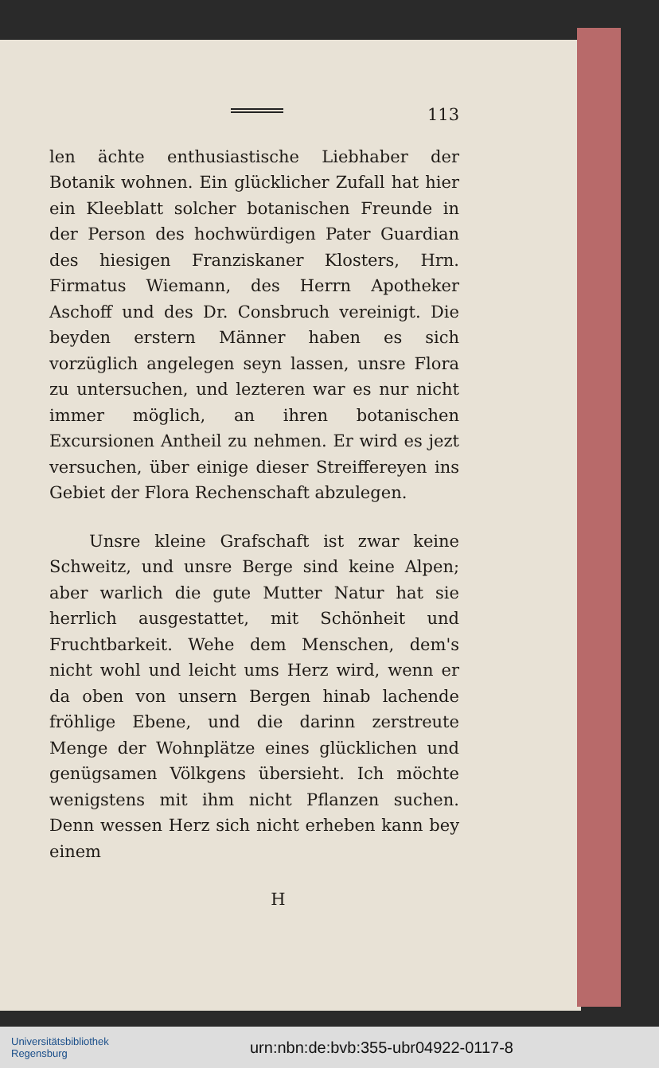113
len ächte enthusiastische Liebhaber der Botanik wohnen. Ein glücklicher Zufall hat hier ein Kleeblatt solcher botanischen Freunde in der Person des hochwürdigen Pater Guardian des hiesigen Franziskaner Klosters, Hrn. Firmatus Wiemann, des Herrn Apotheker Aschoff und des Dr. Consbruch vereinigt. Die beyden erstern Männer haben es sich vorzüglich angelegen seyn lassen, unsre Flora zu untersuchen, und lezteren war es nur nicht immer möglich, an ihren botanischen Excursionen Antheil zu nehmen. Er wird es jezt versuchen, über einige dieser Streiffereyen ins Gebiet der Flora Rechenschaft abzulegen.
Unsre kleine Grafschaft ist zwar keine Schweitz, und unsre Berge sind keine Alpen; aber warlich die gute Mutter Natur hat sie herrlich ausgestattet, mit Schönheit und Fruchtbarkeit. Wehe dem Menschen, dem's nicht wohl und leicht ums Herz wird, wenn er da oben von unsern Bergen hinab lachende fröhlige Ebene, und die darinn zerstreute Menge der Wohnplätze eines glücklichen und genügsamen Völkgens übersieht. Ich möchte wenigstens mit ihm nicht Pflanzen suchen. Denn wessen Herz sich nicht erheben kann bey einem
H
Universitätsbibliothek
Regensburg
urn:nbn:de:bvb:355-ubr04922-0117-8